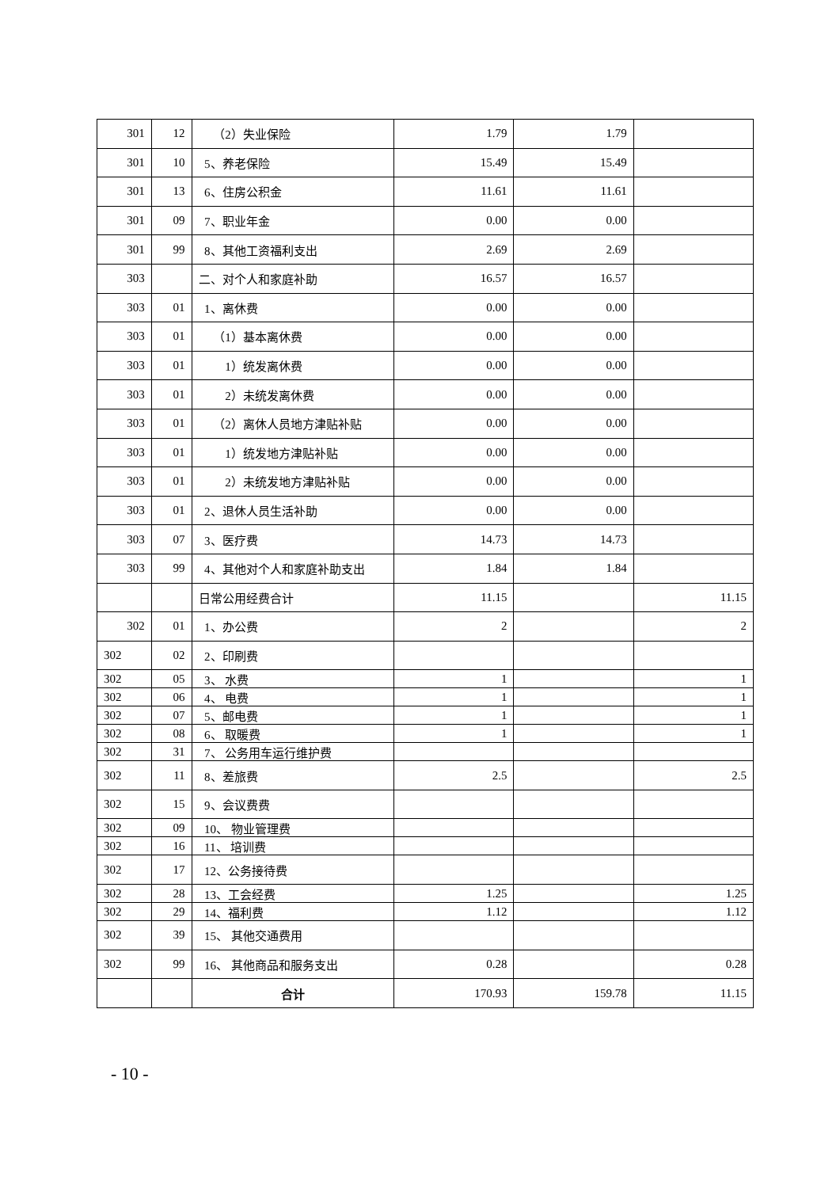| 301 | 12 | （2）失业保险 | 1.79 | 1.79 | |
| 301 | 10 | 5、养老保险 | 15.49 | 15.49 | |
| 301 | 13 | 6、住房公积金 | 11.61 | 11.61 | |
| 301 | 09 | 7、职业年金 | 0.00 | 0.00 | |
| 301 | 99 | 8、其他工资福利支出 | 2.69 | 2.69 | |
| 303 | | 二、对个人和家庭补助 | 16.57 | 16.57 | |
| 303 | 01 | 1、离休费 | 0.00 | 0.00 | |
| 303 | 01 | （1）基本离休费 | 0.00 | 0.00 | |
| 303 | 01 | 1）统发离休费 | 0.00 | 0.00 | |
| 303 | 01 | 2）未统发离休费 | 0.00 | 0.00 | |
| 303 | 01 | （2）离休人员地方津贴补贴 | 0.00 | 0.00 | |
| 303 | 01 | 1）统发地方津贴补贴 | 0.00 | 0.00 | |
| 303 | 01 | 2）未统发地方津贴补贴 | 0.00 | 0.00 | |
| 303 | 01 | 2、退休人员生活补助 | 0.00 | 0.00 | |
| 303 | 07 | 3、医疗费 | 14.73 | 14.73 | |
| 303 | 99 | 4、其他对个人和家庭补助支出 | 1.84 | 1.84 | |
| | | 日常公用经费合计 | 11.15 | | 11.15 |
| 302 | 01 | 1、办公费 | 2 | | 2 |
| 302 | 02 | 2、印刷费 | | | |
| 302 | 05 | 3、 水费 | 1 | | 1 |
| 302 | 06 | 4、 电费 | 1 | | 1 |
| 302 | 07 | 5、邮电费 | 1 | | 1 |
| 302 | 08 | 6、 取暖费 | 1 | | 1 |
| 302 | 31 | 7、 公务用车运行维护费 | | | |
| 302 | 11 | 8、差旅费 | 2.5 | | 2.5 |
| 302 | 15 | 9、会议费费 | | | |
| 302 | 09 | 10、 物业管理费 | | | |
| 302 | 16 | 11、 培训费 | | | |
| 302 | 17 | 12、公务接待费 | | | |
| 302 | 28 | 13、工会经费 | 1.25 | | 1.25 |
| 302 | 29 | 14、福利费 | 1.12 | | 1.12 |
| 302 | 39 | 15、 其他交通费用 | | | |
| 302 | 99 | 16、 其他商品和服务支出 | 0.28 | | 0.28 |
| | | 合计 | 170.93 | 159.78 | 11.15 |
- 10 -